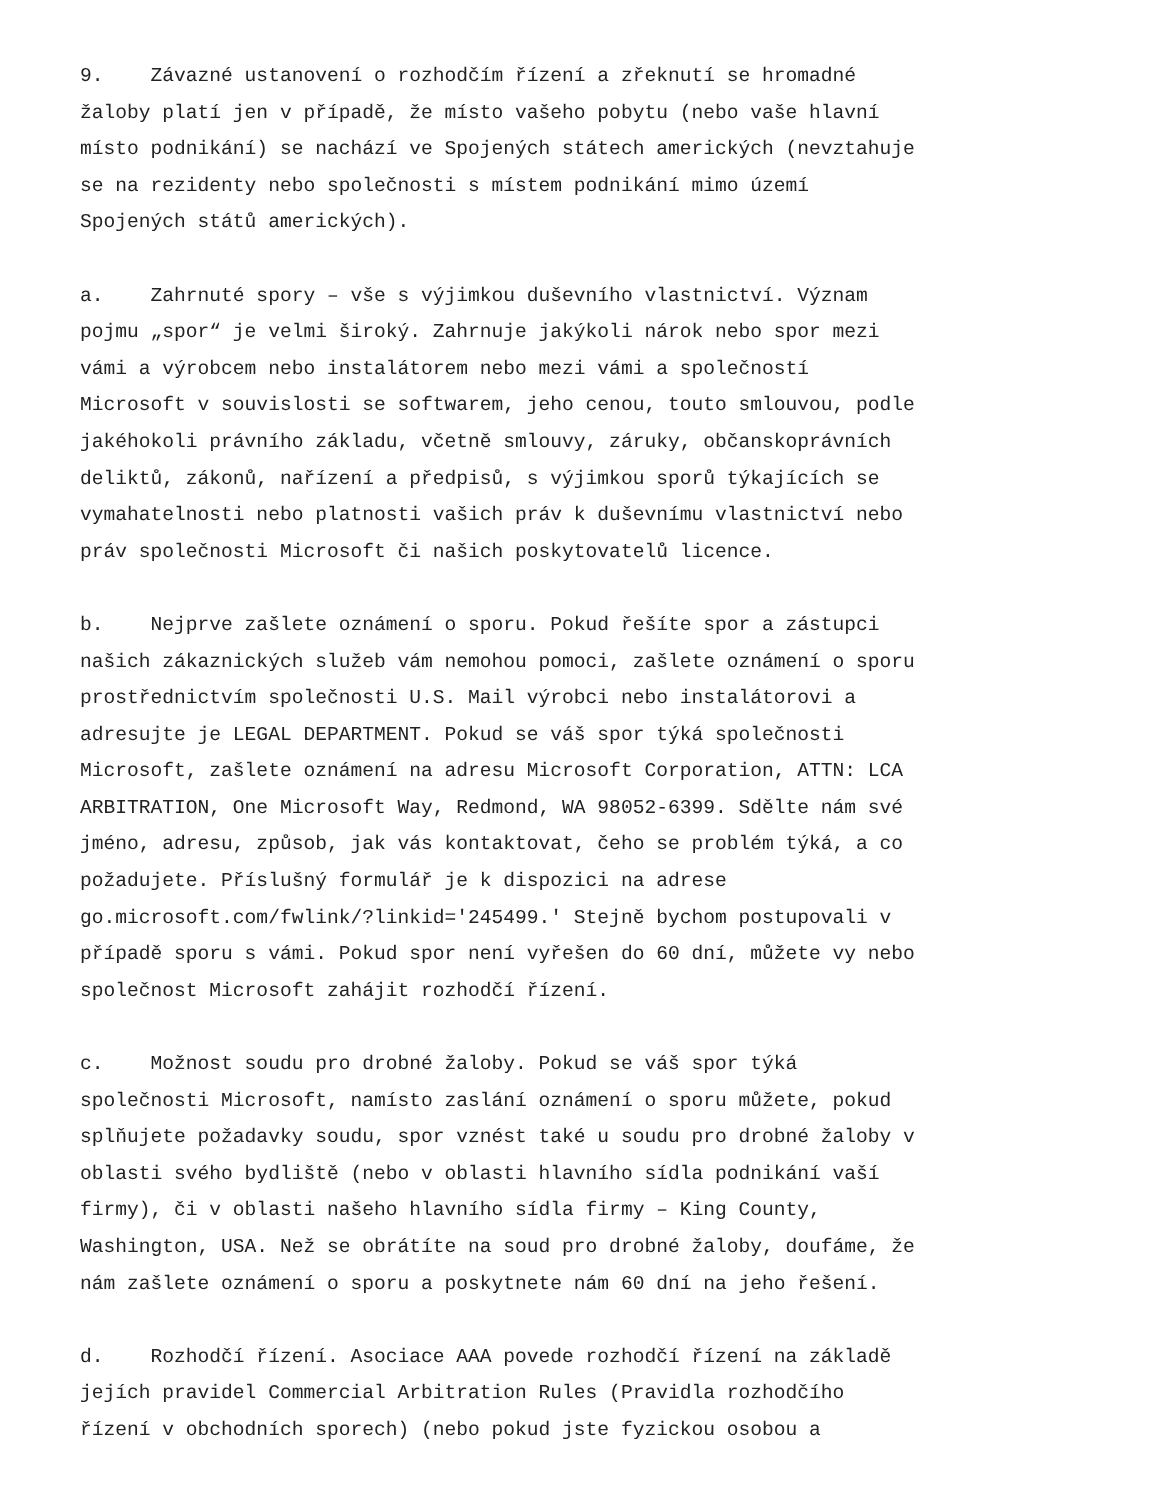9. Závazné ustanovení o rozhodčím řízení a zřeknutí se hromadné žaloby platí jen v případě, že místo vašeho pobytu (nebo vaše hlavní místo podnikání) se nachází ve Spojených státech amerických (nevztahuje se na rezidenty nebo společnosti s místem podnikání mimo území Spojených států amerických).
a. Zahrnuté spory – vše s výjimkou duševního vlastnictví. Význam pojmu „spor“ je velmi široký. Zahrnuje jakýkoli nárok nebo spor mezi vámi a výrobcem nebo instalátorem nebo mezi vámi a společností Microsoft v souvislosti se softwarem, jeho cenou, touto smlouvou, podle jakéhokoli právního základu, včetně smlouvy, záruky, občanskoprávních deliktů, zákonů, nařízení a předpisů, s výjimkou sporů týkajících se vymahatelnosti nebo platnosti vašich práv k duševnímu vlastnictví nebo práv společnosti Microsoft či našich poskytovatelů licence.
b. Nejprve zašlete oznámení o sporu. Pokud řešíte spor a zástupci našich zákaznických služeb vám nemohou pomoci, zašlete oznámení o sporu prostřednictvím společnosti U.S. Mail výrobci nebo instalátorovi a adresujte je LEGAL DEPARTMENT. Pokud se váš spor týká společnosti Microsoft, zašlete oznámení na adresu Microsoft Corporation, ATTN: LCA ARBITRATION, One Microsoft Way, Redmond, WA 98052-6399. Sdělte nám své jméno, adresu, způsob, jak vás kontaktovat, čeho se problém týká, a co požadujete. Příslušný formulář je k dispozici na adrese go.microsoft.com/fwlink/?linkid='245499.' Stejně bychom postupovali v případě sporu s vámi. Pokud spor není vyřešen do 60 dní, můžete vy nebo společnost Microsoft zahájit rozhodčí řízení.
c. Možnost soudu pro drobné žaloby. Pokud se váš spor týká společnosti Microsoft, namísto zaslání oznámení o sporu můžete, pokud splňujete požadavky soudu, spor vznést také u soudu pro drobné žaloby v oblasti svého bydliště (nebo v oblasti hlavního sídla podnikání vaší firmy), či v oblasti našeho hlavního sídla firmy – King County, Washington, USA. Než se obrátíte na soud pro drobné žaloby, doufáme, že nám zašlete oznámení o sporu a poskytnete nám 60 dní na jeho řešení.
d. Rozhodčí řízení. Asociace AAA povede rozhodčí řízení na základě jejích pravidel Commercial Arbitration Rules (Pravidla rozhodčího řízení v obchodních sporech) (nebo pokud jste fyzickou osobou a